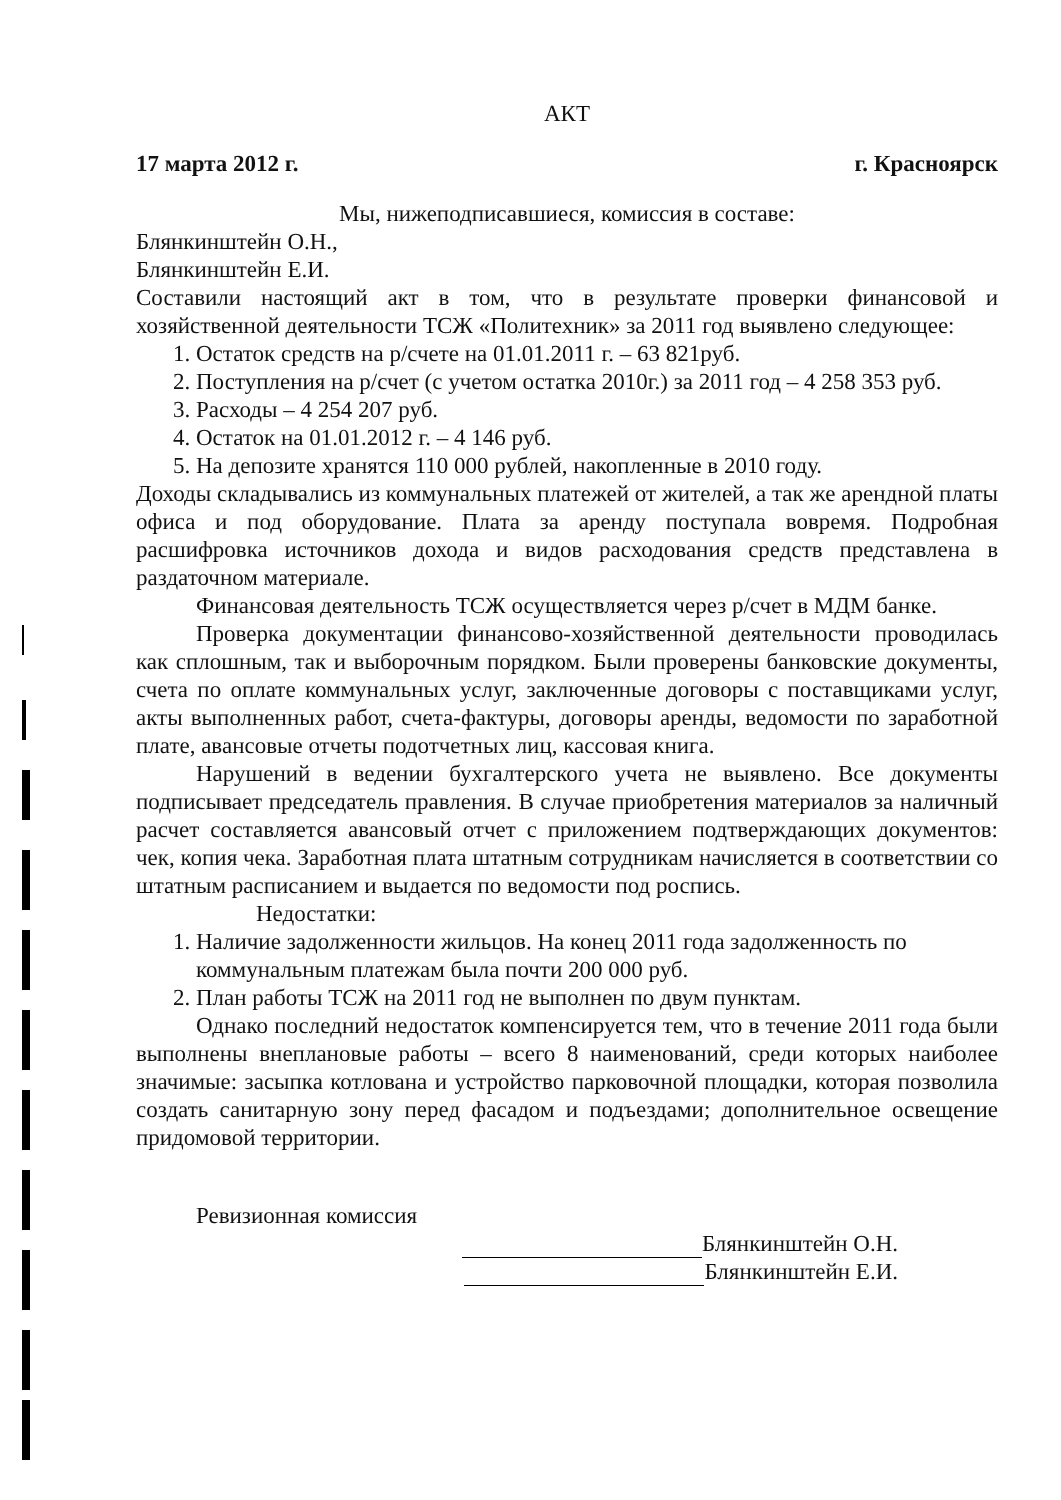АКТ
17 марта 2012 г. г. Красноярск
Мы, нижеподписавшиеся, комиссия в составе:
Блянкинштейн О.Н.,
Блянкинштейн Е.И.
Составили настоящий акт в том, что в результате проверки финансовой и хозяйственной деятельности ТСЖ «Политехник» за 2011 год выявлено следующее:
1. Остаток средств на р/счете на 01.01.2011 г. – 63 821руб.
2. Поступления на р/счет (с учетом остатка 2010г.) за 2011 год – 4 258 353 руб.
3. Расходы – 4 254 207 руб.
4. Остаток на 01.01.2012 г. – 4 146 руб.
5. На депозите хранятся 110 000 рублей, накопленные в 2010 году.
Доходы складывались из коммунальных платежей от жителей, а так же арендной платы офиса и под оборудование. Плата за аренду поступала вовремя. Подробная расшифровка источников дохода и видов расходования средств представлена в раздаточном материале.
Финансовая деятельность ТСЖ осуществляется через р/счет в МДМ банке.
Проверка документации финансово-хозяйственной деятельности проводилась как сплошным, так и выборочным порядком. Были проверены банковские документы, счета по оплате коммунальных услуг, заключенные договоры с поставщиками услуг, акты выполненных работ, счета-фактуры, договоры аренды, ведомости по заработной плате, авансовые отчеты подотчетных лиц, кассовая книга.
Нарушений в ведении бухгалтерского учета не выявлено. Все документы подписывает председатель правления. В случае приобретения материалов за наличный расчет составляется авансовый отчет с приложением подтверждающих документов: чек, копия чека. Заработная плата штатным сотрудникам начисляется в соответствии со штатным расписанием и выдается по ведомости под роспись.
Недостатки:
1. Наличие задолженности жильцов. На конец 2011 года задолженность по коммунальным платежам была почти 200 000 руб.
2. План работы ТСЖ на 2011 год не выполнен по двум пунктам.
Однако последний недостаток компенсируется тем, что в течение 2011 года были выполнены внеплановые работы – всего 8 наименований, среди которых наиболее значимые: засыпка котлована и устройство парковочной площадки, которая позволила создать санитарную зону перед фасадом и подъездами; дополнительное освещение придомовой территории.
Ревизионная комиссия
Блянкинштейн О.Н.
Блянкинштейн Е.И.